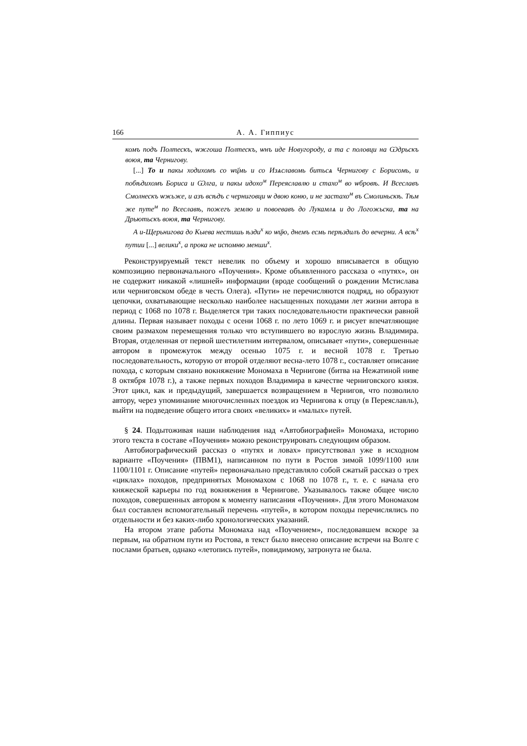166 А. А. Гиппиус
комъ подъ Полтескъ, ѡжгоша Полтескъ, ѡнъ иде Новугороду, а та с половци на Ѡдрьскъ воюя, та Чернигову.
[...] То и пакы ходихомъ со ѡц҃мь и со Изѧславомь битьсѧ Чернигову с Борисомь, и побѣдихомъ Бориса и Ѡлга, и пакы идохо<sup>м</sup> Переяславлю и стахо<sup>м</sup> во ѡбровѣ. И Всеславъ Смолнескъ ѡжьже, и азъ всѣдъ с черниговци ѡ двою коню, и не застахо<sup>м</sup> въ Смолиньскѣ. Тѣм же путе<sup>м</sup> по Всеславѣ, пожегъ землю и повоевавъ до Лукамлѧ и до Логожьска, та на Дрьютьскъ воюя, та Чернигову.
А и-Щерьнигова до Кыева нестишь ѣзди<sup>х</sup> ко ѡц҃ю, днемъ есмь перѣздилъ до вечерни. А всѣ<sup>х</sup> путии [...] велики<sup>х</sup>, а прока не испомню менши<sup>х</sup>.
Реконструируемый текст невелик по объему и хорошо вписывается в общую композицию первоначального «Поучения». Кроме объявленного рассказа о «путях», он не содержит никакой «лишней» информации (вроде сообщений о рождении Мстислава или черниговском обеде в честь Олега). «Пути» не перечисляются подряд, но образуют цепочки, охватывающие несколько наиболее насыщенных походами лет жизни автора в период с 1068 по 1078 г. Выделяется три таких последовательности практически равной длины. Первая называет походы с осени 1068 г. по лето 1069 г. и рисует впечатляющие своим размахом перемещения только что вступившего во взрослую жизнь Владимира. Вторая, отделенная от первой шестилетним интервалом, описывает «пути», совершенные автором в промежуток между осенью 1075 г. и весной 1078 г. Третью последовательность, которую от второй отделяют весна-лето 1078 г., составляет описание похода, с которым связано вокняжение Мономаха в Чернигове (битва на Нежатиной ниве 8 октября 1078 г.), а также первых походов Владимира в качестве черниговского князя. Этот цикл, как и предыдущий, завершается возвращением в Чернигов, что позволило автору, через упоминание многочисленных поездок из Чернигова к отцу (в Переяславль), выйти на подведение общего итога своих «великих» и «малых» путей.
§ 24. Подытоживая наши наблюдения над «Автобиографией» Мономаха, историю этого текста в составе «Поучения» можно реконструировать следующим образом.
Автобиографический рассказ о «путях и ловах» присутствовал уже в исходном варианте «Поучения» (ПВМ1), написанном по пути в Ростов зимой 1099/1100 или 1100/1101 г. Описание «путей» первоначально представляло собой сжатый рассказ о трех «циклах» походов, предпринятых Мономахом с 1068 по 1078 г., т. е. с начала его княжеской карьеры по год вокняжения в Чернигове. Указывалось также общее число походов, совершенных автором к моменту написания «Поучения». Для этого Мономахом был составлен вспомогательный перечень «путей», в котором походы перечислялись по отдельности и без каких-либо хронологических указаний.
На втором этапе работы Мономаха над «Поучением», последовавшем вскоре за первым, на обратном пути из Ростова, в текст было внесено описание встречи на Волге с послами братьев, однако «летопись путей», повидимому, затронута не была.